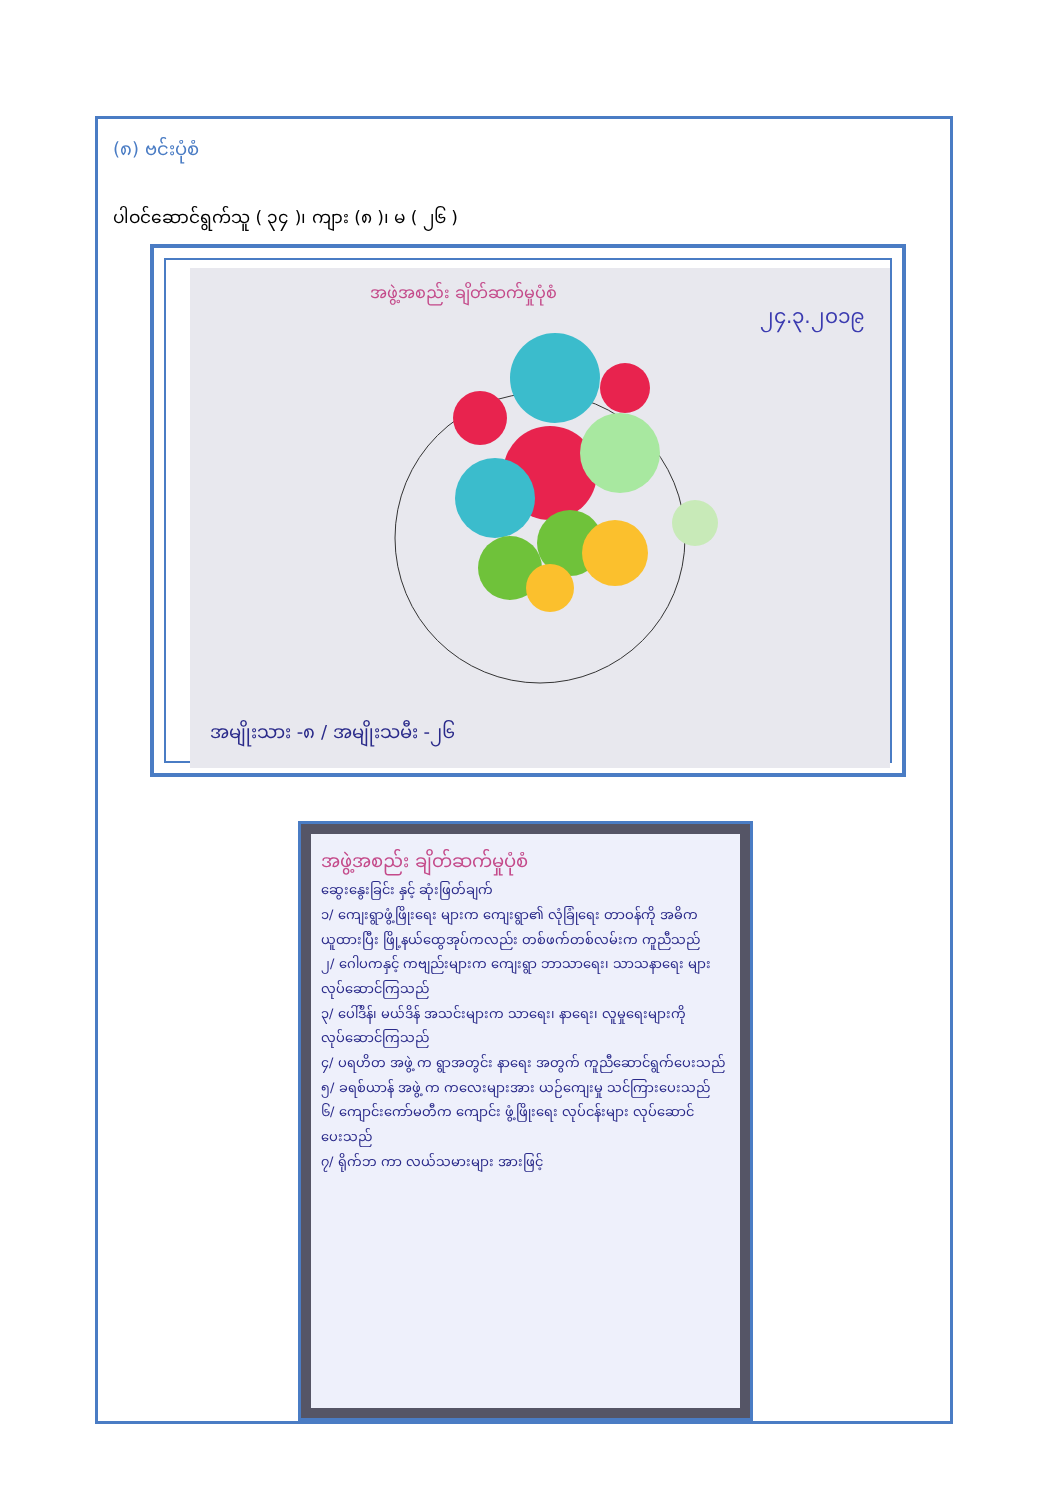(၈) ဗင်းပုံစံ
ပါဝင်ဆောင်ရွက်သူ ( ၃၄ )၊ ကျား (၈ )၊ မ ( ၂၆ )
အဖွဲ့အစည်း ချိတ်ဆက်မှုပုံစံ
၂၄.၃.၂၀၁၉
အမျိုးသား -၈ / အမျိုးသမီး -၂၆
အဖွဲ့အစည်း ချိတ်ဆက်မှုပုံစံ
ဆွေးနွေးခြင်း နှင့် ဆုံးဖြတ်ချက်
၁/ ကျေးရွာဖွံ့ဖြိုးရေး များက ကျေးရွာ၏ လုံခြုံရေး တာဝန်ကို အဓိက ယူထားပြီး ဖြို့နယ်ထွေအုပ်ကလည်း တစ်ဖက်တစ်လမ်းက ကူညီသည်
၂/ ဂေါပကနှင့် ကဗျည်းများက ကျေးရွာ ဘာသာရေး၊ သာသနာရေး များ လုပ်ဆောင်ကြသည်
၃/ ပေါ်ဒိန်၊ မယ်ဒိန် အသင်းများက သာရေး၊ နာရေး၊ လူမှုရေးများကို လုပ်ဆောင်ကြသည်
၄/ ပရဟိတ အဖွဲ့ က ရွာအတွင်း နာရေး အတွက် ကူညီဆောင်ရွက်ပေးသည်
၅/ ခရစ်ယာန် အဖွဲ့ က ကလေးများအား ယဉ်ကျေးမှု သင်ကြားပေးသည်
၆/ ကျောင်းကော်မတီက ကျောင်း ဖွံ့ဖြိုးရေး လုပ်ငန်းများ လုပ်ဆောင်ပေးသည်
၇/ ရိုက်ဘ ကာ လယ်သမားများ အားဖြင့်